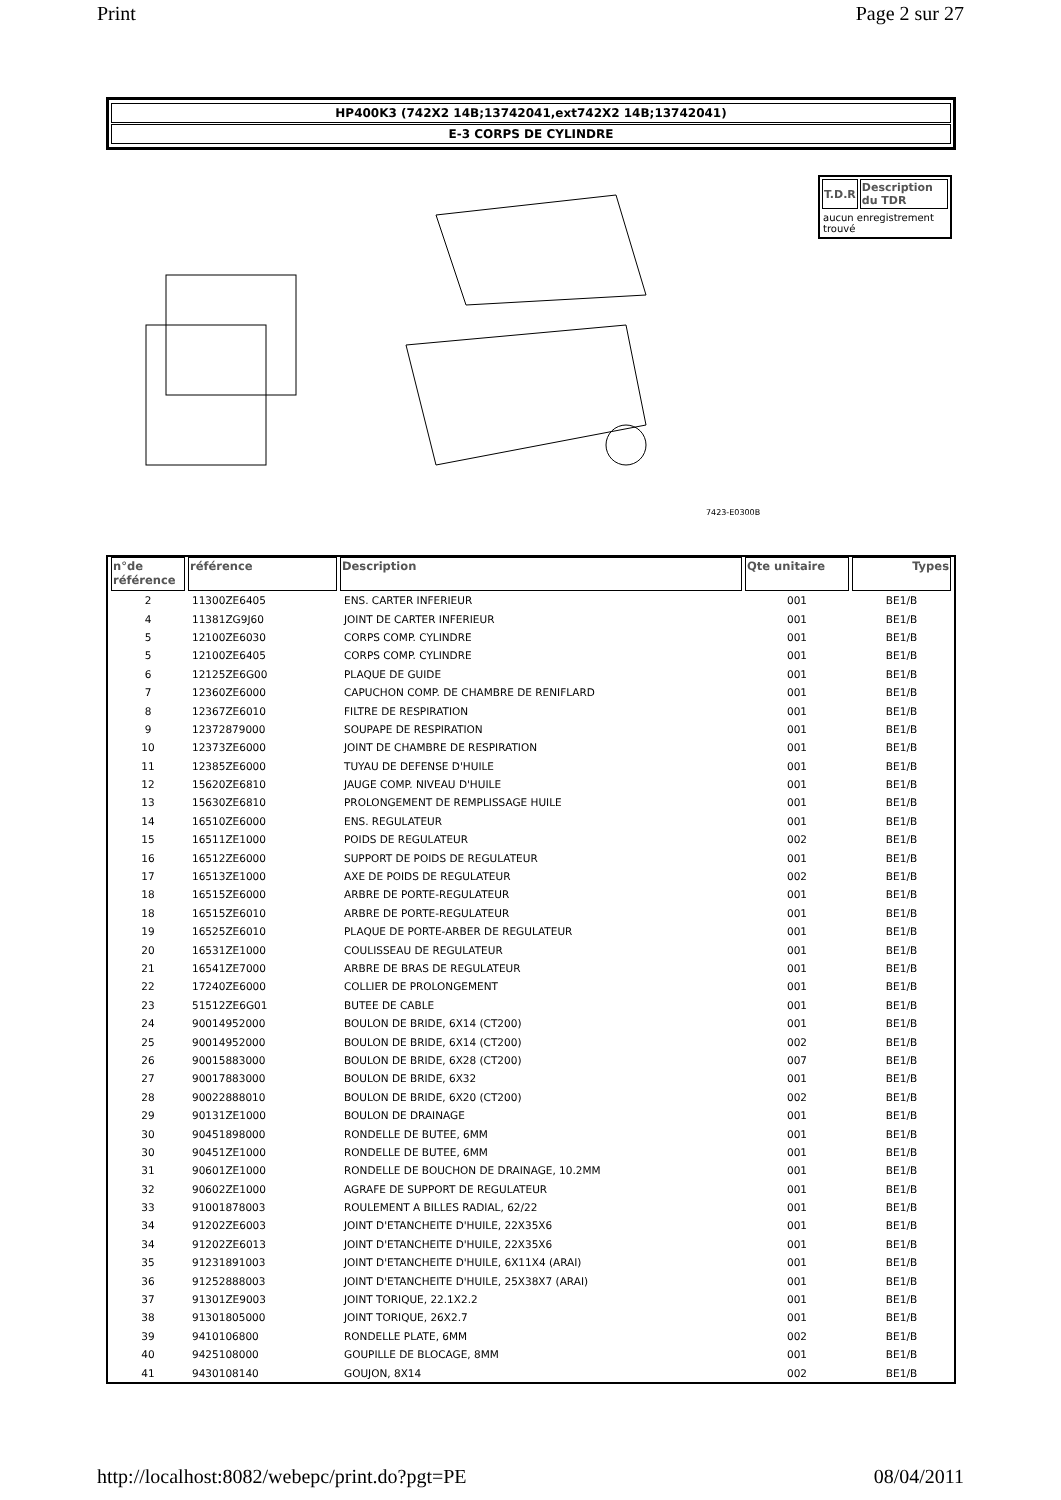Print Page 2 sur 27
HP400K3 (742X2 14B;13742041,ext742X2 14B;13742041)
E-3 CORPS DE CYLINDRE
7423-E0300B
| T.D.R | Description du TDR |
| --- | --- |
| aucun enregistrement trouvé | |
| n°de référence | référence | Description | Qte unitaire | Types |
| --- | --- | --- | --- | --- |
| 2 | 11300ZE6405 | ENS. CARTER INFERIEUR | 001 | BE1/B |
| 4 | 11381ZG9J60 | JOINT DE CARTER INFERIEUR | 001 | BE1/B |
| 5 | 12100ZE6030 | CORPS COMP. CYLINDRE | 001 | BE1/B |
| 5 | 12100ZE6405 | CORPS COMP. CYLINDRE | 001 | BE1/B |
| 6 | 12125ZE6G00 | PLAQUE DE GUIDE | 001 | BE1/B |
| 7 | 12360ZE6000 | CAPUCHON COMP. DE CHAMBRE DE RENIFLARD | 001 | BE1/B |
| 8 | 12367ZE6010 | FILTRE DE RESPIRATION | 001 | BE1/B |
| 9 | 12372879000 | SOUPAPE DE RESPIRATION | 001 | BE1/B |
| 10 | 12373ZE6000 | JOINT DE CHAMBRE DE RESPIRATION | 001 | BE1/B |
| 11 | 12385ZE6000 | TUYAU DE DEFENSE D'HUILE | 001 | BE1/B |
| 12 | 15620ZE6810 | JAUGE COMP. NIVEAU D'HUILE | 001 | BE1/B |
| 13 | 15630ZE6810 | PROLONGEMENT DE REMPLISSAGE HUILE | 001 | BE1/B |
| 14 | 16510ZE6000 | ENS. REGULATEUR | 001 | BE1/B |
| 15 | 16511ZE1000 | POIDS DE REGULATEUR | 002 | BE1/B |
| 16 | 16512ZE6000 | SUPPORT DE POIDS DE REGULATEUR | 001 | BE1/B |
| 17 | 16513ZE1000 | AXE DE POIDS DE REGULATEUR | 002 | BE1/B |
| 18 | 16515ZE6000 | ARBRE DE PORTE-REGULATEUR | 001 | BE1/B |
| 18 | 16515ZE6010 | ARBRE DE PORTE-REGULATEUR | 001 | BE1/B |
| 19 | 16525ZE6010 | PLAQUE DE PORTE-ARBER DE REGULATEUR | 001 | BE1/B |
| 20 | 16531ZE1000 | COULISSEAU DE REGULATEUR | 001 | BE1/B |
| 21 | 16541ZE7000 | ARBRE DE BRAS DE REGULATEUR | 001 | BE1/B |
| 22 | 17240ZE6000 | COLLIER DE PROLONGEMENT | 001 | BE1/B |
| 23 | 51512ZE6G01 | BUTEE DE CABLE | 001 | BE1/B |
| 24 | 90014952000 | BOULON DE BRIDE, 6X14 (CT200) | 001 | BE1/B |
| 25 | 90014952000 | BOULON DE BRIDE, 6X14 (CT200) | 002 | BE1/B |
| 26 | 90015883000 | BOULON DE BRIDE, 6X28 (CT200) | 007 | BE1/B |
| 27 | 90017883000 | BOULON DE BRIDE, 6X32 | 001 | BE1/B |
| 28 | 90022888010 | BOULON DE BRIDE, 6X20 (CT200) | 002 | BE1/B |
| 29 | 90131ZE1000 | BOULON DE DRAINAGE | 001 | BE1/B |
| 30 | 90451898000 | RONDELLE DE BUTEE, 6MM | 001 | BE1/B |
| 30 | 90451ZE1000 | RONDELLE DE BUTEE, 6MM | 001 | BE1/B |
| 31 | 90601ZE1000 | RONDELLE DE BOUCHON DE DRAINAGE, 10.2MM | 001 | BE1/B |
| 32 | 90602ZE1000 | AGRAFE DE SUPPORT DE REGULATEUR | 001 | BE1/B |
| 33 | 91001878003 | ROULEMENT A BILLES RADIAL, 62/22 | 001 | BE1/B |
| 34 | 91202ZE6003 | JOINT D'ETANCHEITE D'HUILE, 22X35X6 | 001 | BE1/B |
| 34 | 91202ZE6013 | JOINT D'ETANCHEITE D'HUILE, 22X35X6 | 001 | BE1/B |
| 35 | 91231891003 | JOINT D'ETANCHEITE D'HUILE, 6X11X4 (ARAI) | 001 | BE1/B |
| 36 | 91252888003 | JOINT D'ETANCHEITE D'HUILE, 25X38X7 (ARAI) | 001 | BE1/B |
| 37 | 91301ZE9003 | JOINT TORIQUE, 22.1X2.2 | 001 | BE1/B |
| 38 | 91301805000 | JOINT TORIQUE, 26X2.7 | 001 | BE1/B |
| 39 | 9410106800 | RONDELLE PLATE, 6MM | 002 | BE1/B |
| 40 | 9425108000 | GOUPILLE DE BLOCAGE, 8MM | 001 | BE1/B |
| 41 | 9430108140 | GOUJON, 8X14 | 002 | BE1/B |
http://localhost:8082/webepc/print.do?pgt=PE 08/04/2011